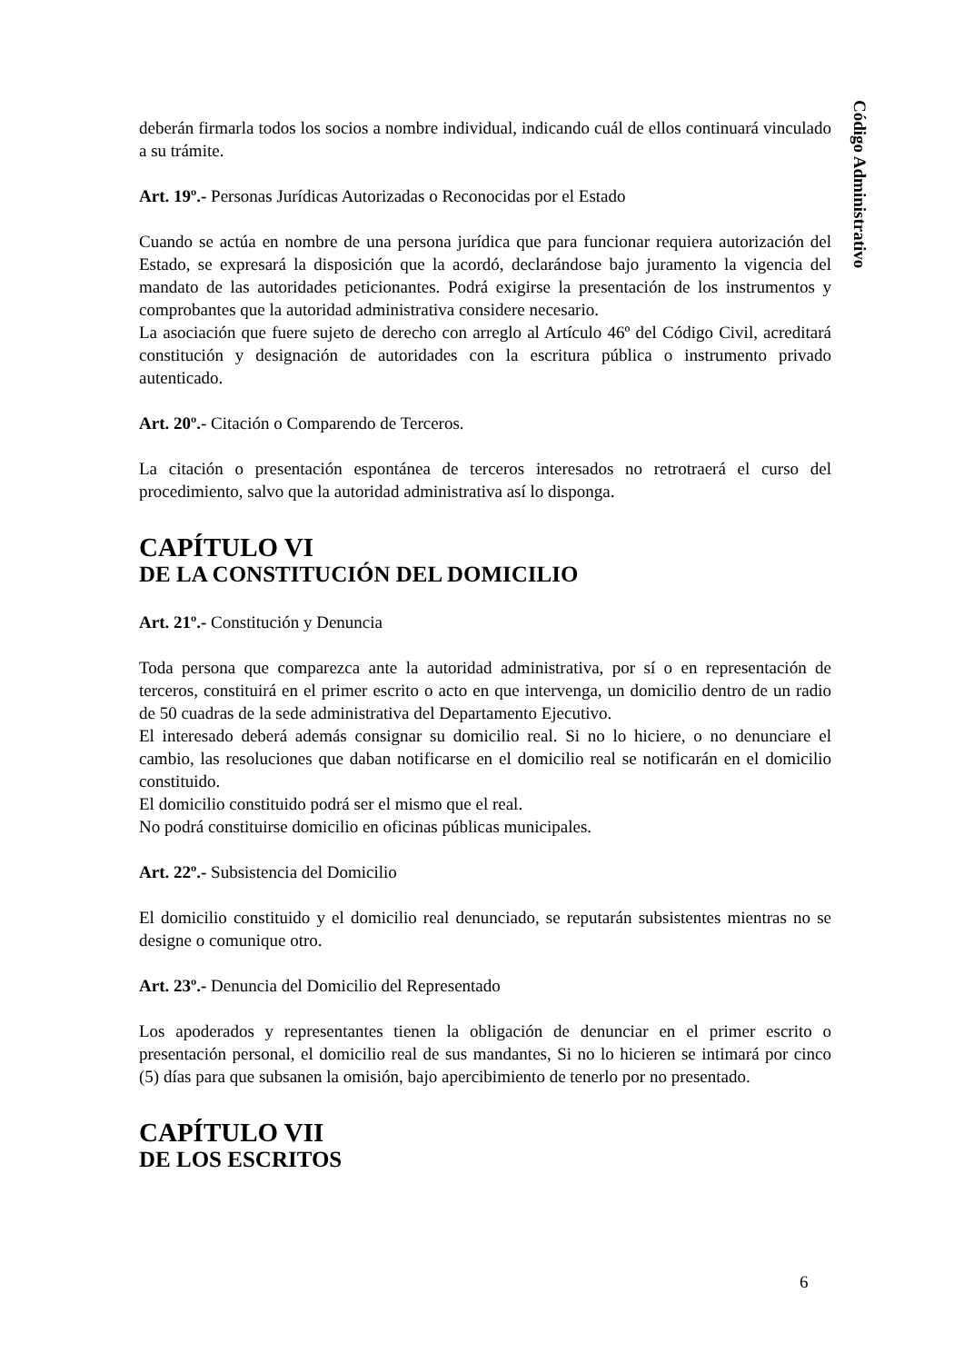Código Administrativo
deberán firmarla todos los socios a nombre individual, indicando cuál de ellos continuará vinculado a su trámite.
Art. 19º.- Personas Jurídicas Autorizadas o Reconocidas por el Estado
Cuando se actúa en nombre de una persona jurídica que para funcionar requiera autorización del Estado, se expresará la disposición que la acordó, declarándose bajo juramento la vigencia del mandato de las autoridades peticionantes. Podrá exigirse la presentación de los instrumentos y comprobantes que la autoridad administrativa considere necesario.
La asociación que fuere sujeto de derecho con arreglo al Artículo 46º del Código Civil, acreditará constitución y designación de autoridades con la escritura pública o instrumento privado autenticado.
Art. 20º.- Citación o Comparendo de Terceros.
La citación o presentación espontánea de terceros interesados no retrotraerá el curso del procedimiento, salvo que la autoridad administrativa así lo disponga.
CAPÍTULO VI
DE LA CONSTITUCIÓN DEL DOMICILIO
Art. 21º.- Constitución y Denuncia
Toda persona que comparezca ante la autoridad administrativa, por sí o en representación de terceros, constituirá en el primer escrito o acto en que intervenga, un domicilio dentro de un radio de 50 cuadras de la sede administrativa del Departamento Ejecutivo.
El interesado deberá además consignar su domicilio real. Si no lo hiciere, o no denunciare el cambio, las resoluciones que daban notificarse en el domicilio real se notificarán en el domicilio constituido.
El domicilio constituido podrá ser el mismo que el real.
No podrá constituirse domicilio en oficinas públicas municipales.
Art. 22º.- Subsistencia del Domicilio
El domicilio constituido y el domicilio real denunciado, se reputarán subsistentes mientras no se designe o comunique otro.
Art. 23º.- Denuncia del Domicilio del Representado
Los apoderados y representantes tienen la obligación de denunciar en el primer escrito o presentación personal, el domicilio real de sus mandantes, Si no lo hicieren se intimará por cinco (5) días para que subsanen la omisión, bajo apercibimiento de tenerlo por no presentado.
CAPÍTULO VII
DE LOS ESCRITOS
6